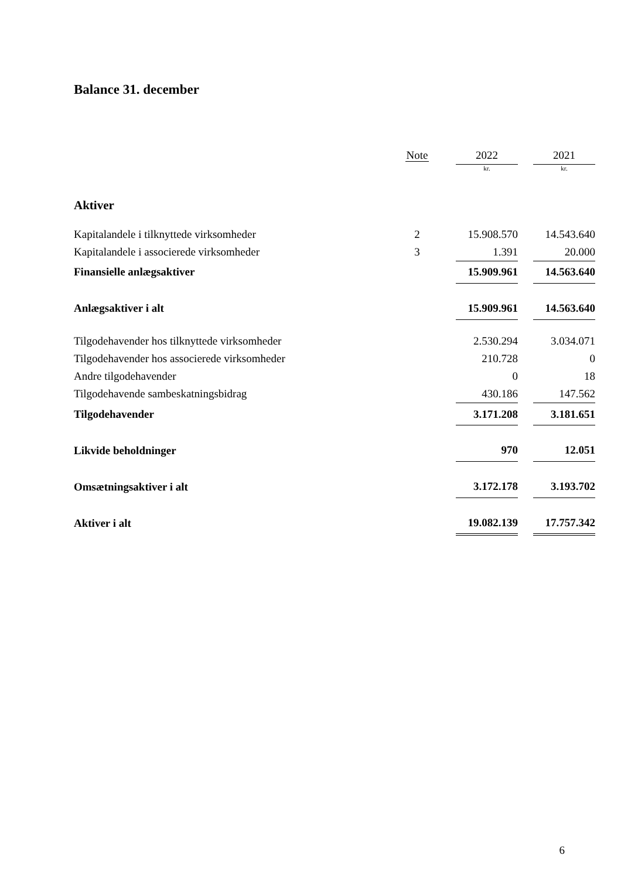Balance 31. december
| | Note | 2022 | | 2021 |
| --- | --- | --- | --- | --- |
| | | kr. | | kr. |
| Aktiver | | | | |
| Kapitalandele i tilknyttede virksomheder | 2 | 15.908.570 | | 14.543.640 |
| Kapitalandele i associerede virksomheder | 3 | 1.391 | | 20.000 |
| Finansielle anlægsaktiver | | 15.909.961 | | 14.563.640 |
| Anlægsaktiver i alt | | 15.909.961 | | 14.563.640 |
| Tilgodehavender hos tilknyttede virksomheder | | 2.530.294 | | 3.034.071 |
| Tilgodehavender hos associerede virksomheder | | 210.728 | | 0 |
| Andre tilgodehavender | | 0 | | 18 |
| Tilgodehavende sambeskatningsbidrag | | 430.186 | | 147.562 |
| Tilgodehavender | | 3.171.208 | | 3.181.651 |
| Likvide beholdninger | | 970 | | 12.051 |
| Omsætningsaktiver i alt | | 3.172.178 | | 3.193.702 |
| Aktiver i alt | | 19.082.139 | | 17.757.342 |
6